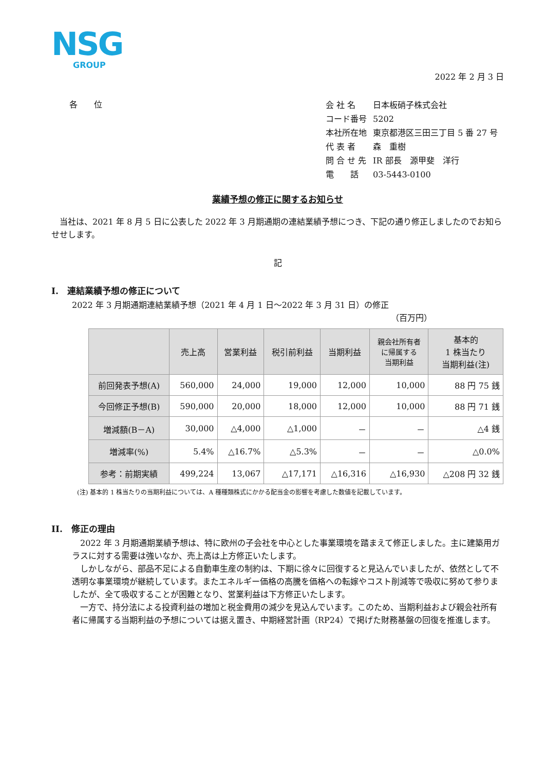NSG
GROUP
2022 年 2 月 3 日
各　　位
| 会 社 名 | 日本板硝子株式会社 |
| コード番号 | 5202 |
| 本社所在地 | 東京都港区三田三丁目 5 番 27 号 |
| 代 表 者 | 森 重樹 |
| 問 合 せ 先 | IR 部長 源甲斐 洋行 |
| 電 話 | 03-5443-0100 |
業績予想の修正に関するお知らせ
　当社は、2021 年 8 月 5 日に公表した 2022 年 3 月期通期の連結業績予想につき、下記の通り修正しましたのでお知らせせします。
記
I.　連結業績予想の修正について
2022 年 3 月期通期連結業績予想（2021 年 4 月 1 日～2022 年 3 月 31 日）の修正
（百万円）
| | 売上高 | 営業利益 | 税引前利益 | 当期利益 | 親会社所有者 に帰属する 当期利益 | 基本的 1 株当たり 当期利益(注) |
| --- | --- | --- | --- | --- | --- | --- |
| 前回発表予想(A) | 560,000 | 24,000 | 19,000 | 12,000 | 10,000 | 88 円 75 銭 |
| 今回修正予想(B) | 590,000 | 20,000 | 18,000 | 12,000 | 10,000 | 88 円 71 銭 |
| 増減額(B－A) | 30,000 | △4,000 | △1,000 | － | － | △4 銭 |
| 増減率(%) | 5.4% | △16.7% | △5.3% | － | － | △0.0% |
| 参考：前期実績 | 499,224 | 13,067 | △17,171 | △16,316 | △16,930 | △208 円 32 銭 |
(注) 基本的 1 株当たりの当期利益については、A 種種類株式にかかる配当金の影響を考慮した数値を記載しています。
II.　修正の理由
　2022 年 3 月期通期業績予想は、特に欧州の子会社を中心とした事業環境を踏まえて修正しました。主に建築用ガラスに対する需要は強いなか、売上高は上方修正いたします。
　しかしながら、部品不足による自動車生産の制約は、下期に徐々に回復すると見込んでいましたが、依然として不透明な事業環境が継続しています。またエネルギー価格の高騰を価格への転嫁やコスト削減等で吸収に努めて参りましたが、全て吸収することが困難となり、営業利益は下方修正いたします。
　一方で、持分法による投資利益の増加と税金費用の減少を見込んでいます。このため、当期利益および親会社所有者に帰属する当期利益の予想については据え置き、中期経営計画（RP24）で掲げた財務基盤の回復を推進します。